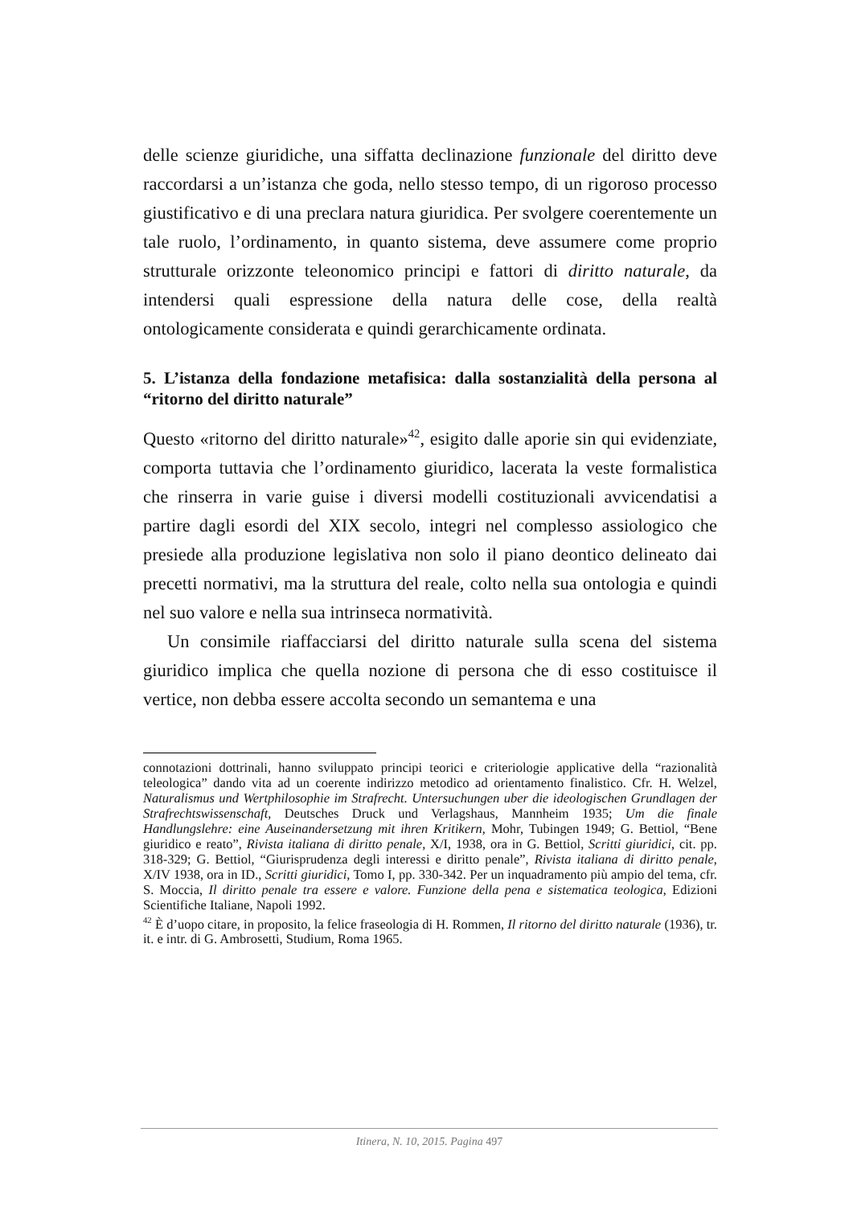delle scienze giuridiche, una siffatta declinazione funzionale del diritto deve raccordarsi a un’istanza che goda, nello stesso tempo, di un rigoroso processo giustificativo e di una preclara natura giuridica. Per svolgere coerentemente un tale ruolo, l’ordinamento, in quanto sistema, deve assumere come proprio strutturale orizzonte teleonomico principi e fattori di diritto naturale, da intendersi quali espressione della natura delle cose, della realtà ontologicamente considerata e quindi gerarchicamente ordinata.
5. L’istanza della fondazione metafisica: dalla sostanzialità della persona al “ritorno del diritto naturale”
Questo «ritorno del diritto naturale»<sup>42</sup>, esigito dalle aporie sin qui evidenziate, comporta tuttavia che l’ordinamento giuridico, lacerata la veste formalistica che rinserra in varie guise i diversi modelli costituzionali avvicendatisi a partire dagli esordi del XIX secolo, integri nel complesso assiologico che presiede alla produzione legislativa non solo il piano deontico delineato dai precetti normativi, ma la struttura del reale, colto nella sua ontologia e quindi nel suo valore e nella sua intrinseca normatività.
Un consimile riaffacciarsi del diritto naturale sulla scena del sistema giuridico implica che quella nozione di persona che di esso costituisce il vertice, non debba essere accolta secondo un semantema e una
connotazioni dottrinali, hanno sviluppato principi teorici e criteriologie applicative della “razionalità teleologica” dando vita ad un coerente indirizzo metodico ad orientamento finalistico. Cfr. H. Welzel, Naturalismus und Wertphilosophie im Strafrecht. Untersuchungen uber die ideologischen Grundlagen der Strafrechtswissenschaft, Deutsches Druck und Verlagshaus, Mannheim 1935; Um die finale Handlungslehre: eine Auseinandersetzung mit ihren Kritikern, Mohr, Tubingen 1949; G. Bettiol, “Bene giuridico e reato”, Rivista italiana di diritto penale, X/I, 1938, ora in G. Bettiol, Scritti giuridici, cit. pp. 318-329; G. Bettiol, “Giurisprudenza degli interessi e diritto penale”, Rivista italiana di diritto penale, X/IV 1938, ora in ID., Scritti giuridici, Tomo I, pp. 330-342. Per un inquadramento più ampio del tema, cfr. S. Moccia, Il diritto penale tra essere e valore. Funzione della pena e sistematica teologica, Edizioni Scientifiche Italiane, Napoli 1992.
<sup>42</sup> È d’uopo citare, in proposito, la felice fraseologia di H. Rommen, Il ritorno del diritto naturale (1936), tr. it. e intr. di G. Ambrosetti, Studium, Roma 1965.
Itinera, N. 10, 2015. Pagina 497